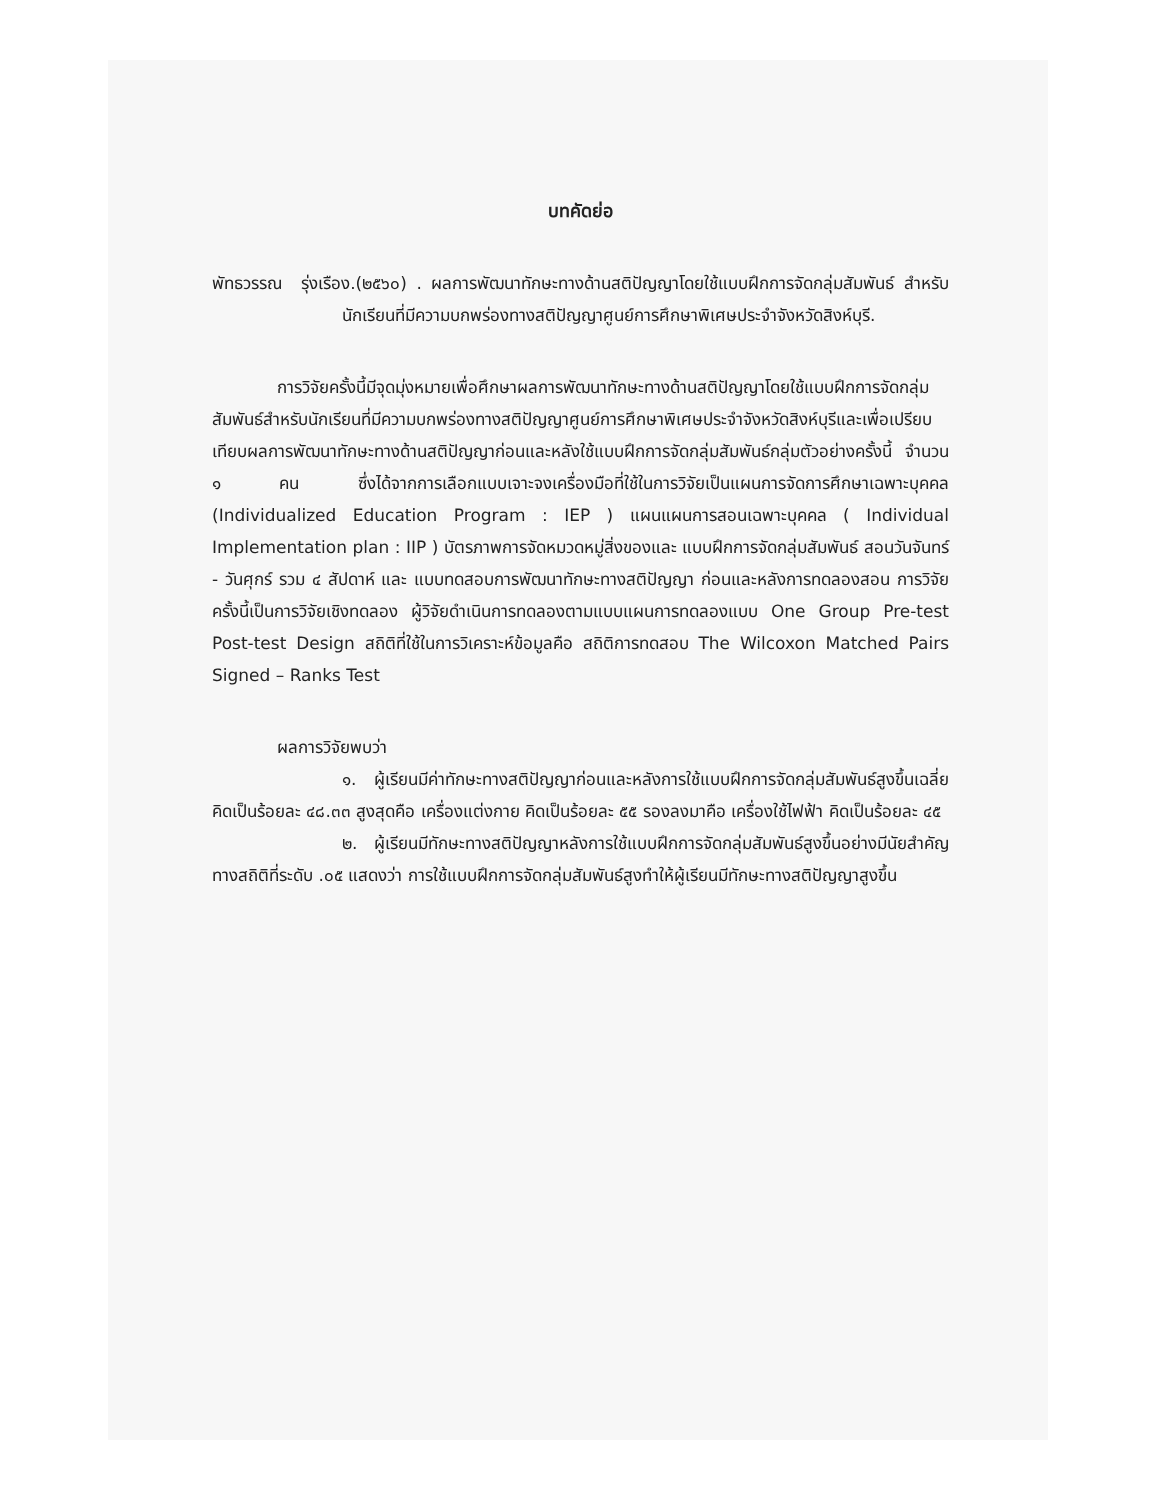บทคัดย่อ
พัทธวรรณ รุ่งเรือง.(๒๕๖๐) . ผลการพัฒนาทักษะทางด้านสติปัญญาโดยใช้แบบฝึกการจัดกลุ่มสัมพันธ์ สำหรับนักเรียนที่มีความบกพร่องทางสติปัญญาศูนย์การศึกษาพิเศษประจำจังหวัดสิงห์บุรี.
การวิจัยครั้งนี้มีจุดมุ่งหมายเพื่อศึกษาผลการพัฒนาทักษะทางด้านสติปัญญาโดยใช้แบบฝึกการจัดกลุ่มสัมพันธ์สำหรับนักเรียนที่มีความบกพร่องทางสติปัญญาศูนย์การศึกษาพิเศษประจำจังหวัดสิงห์บุรีและเพื่อเปรียบเทียบผลการพัฒนาทักษะทางด้านสติปัญญาก่อนและหลังใช้แบบฝึกการจัดกลุ่มสัมพันธ์กลุ่มตัวอย่างครั้งนี้ จำนวน ๑ คน ซึ่งได้จากการเลือกแบบเจาะจงเครื่องมือที่ใช้ในการวิจัยเป็นแผนการจัดการศึกษาเฉพาะบุคคล (Individualized Education Program : IEP ) แผนแผนการสอนเฉพาะบุคคล ( Individual Implementation plan : IIP ) บัตรภาพการจัดหมวดหมู่สิ่งของและ แบบฝึกการจัดกลุ่มสัมพันธ์ สอนวันจันทร์ - วันศุกร์ รวม ๔ สัปดาห์ และ แบบทดสอบการพัฒนาทักษะทางสติปัญญา ก่อนและหลังการทดลองสอน การวิจัยครั้งนี้เป็นการวิจัยเชิงทดลอง ผู้วิจัยดำเนินการทดลองตามแบบแผนการทดลองแบบ One Group Pre-test Post-test Design สถิติที่ใช้ในการวิเคราะห์ข้อมูลคือ สถิติการทดสอบ The Wilcoxon Matched Pairs Signed – Ranks Test
ผลการวิจัยพบว่า
๑. ผู้เรียนมีค่าทักษะทางสติปัญญาก่อนและหลังการใช้แบบฝึกการจัดกลุ่มสัมพันธ์สูงขึ้นเฉลี่ยคิดเป็นร้อยละ ๔๘.๓๓ สูงสุดคือ เครื่องแต่งกาย คิดเป็นร้อยละ ๕๕ รองลงมาคือ เครื่องใช้ไฟฟ้า คิดเป็นร้อยละ ๔๕
๒. ผู้เรียนมีทักษะทางสติปัญญาหลังการใช้แบบฝึกการจัดกลุ่มสัมพันธ์สูงขึ้นอย่างมีนัยสำคัญทางสถิติที่ระดับ .๐๕ แสดงว่า การใช้แบบฝึกการจัดกลุ่มสัมพันธ์สูงทำให้ผู้เรียนมีทักษะทางสติปัญญาสูงขึ้น